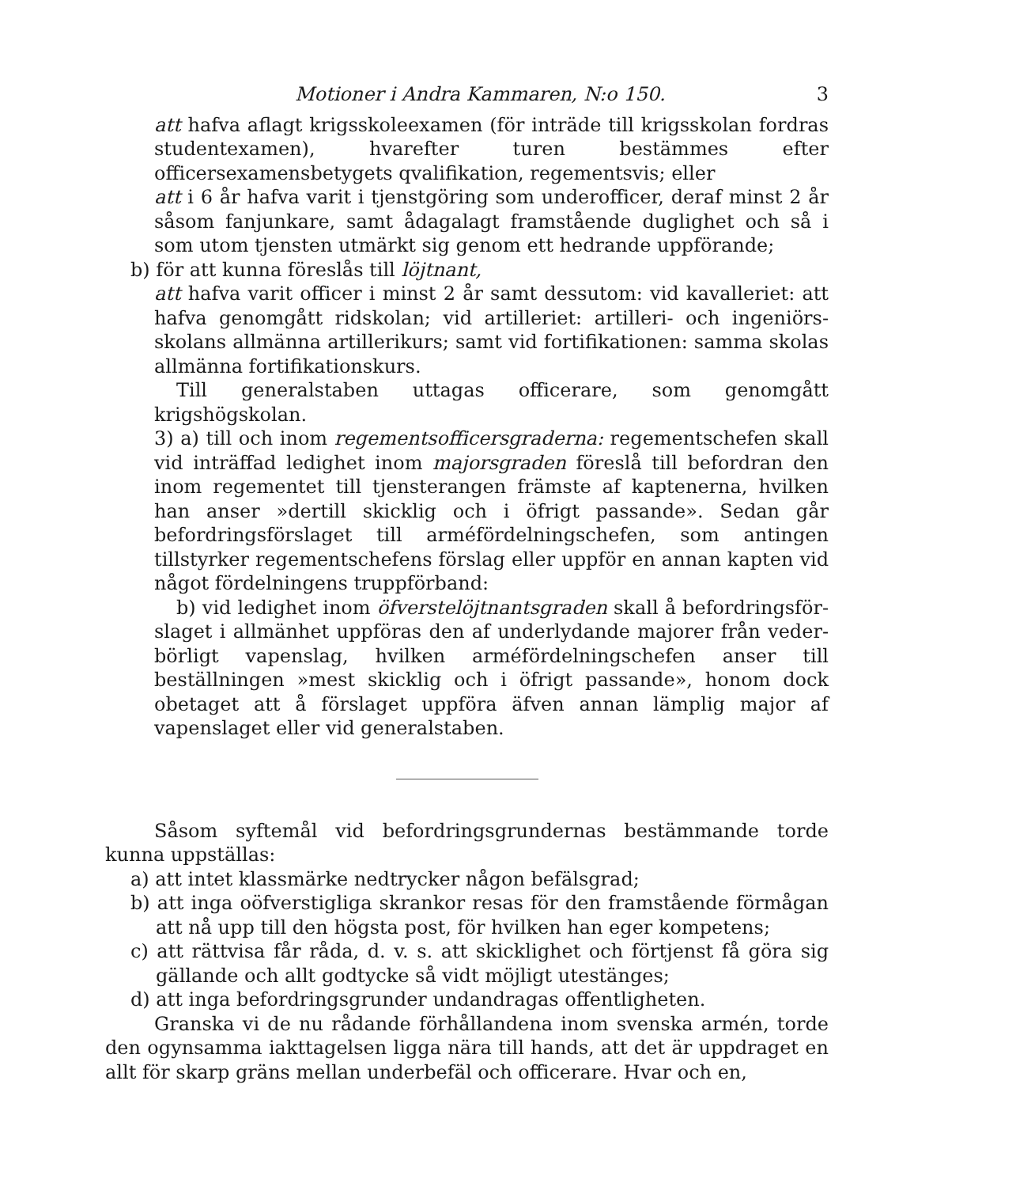Motioner i Andra Kammaren, N:o 150. 3
att hafva aflagt krigsskoleexamen (för inträde till krigsskolan fordras studentexamen), hvarefter turen bestämmes efter officersexamensbetygets qvalifikation, regementsvis; eller
att i 6 år hafva varit i tjenstgöring som underofficer, deraf minst 2 år såsom fanjunkare, samt ådagalagt framstående duglighet och så i som utom tjensten utmärkt sig genom ett hedrande uppförande;
b) för att kunna föreslås till löjtnant,
att hafva varit officer i minst 2 år samt dessutom: vid kavalleriet: att hafva genomgått ridskolan; vid artilleriet: artilleri- och ingeniörs­skolans allmänna artillerikurs; samt vid fortifikationen: samma skolas allmänna fortifikationskurs.
Till generalstaben uttagas officerare, som genomgått krigshögskolan.
3) a) till och inom regementsofficersgraderna: regementschefen skall vid inträffad ledighet inom majorsgraden föreslå till befordran den inom regementet till tjensterangen främste af kaptenerna, hvilken han anser »dertill skicklig och i öfrigt passande». Sedan går befordringsförslaget till arméfördelningschefen, som antingen tillstyrker regementschefens förslag eller uppför en annan kapten vid något fördelningens trupp­förband:
b) vid ledighet inom öfverstelöjtnantsgraden skall å befordringsför­slaget i allmänhet uppföras den af underlydande majorer från veder­börligt vapenslag, hvilken arméfördelningschefen anser till beställningen »mest skicklig och i öfrigt passande», honom dock obetaget att å förslaget uppföra äfven annan lämplig major af vapenslaget eller vid generalstaben.
Såsom syftemål vid befordringsgrundernas bestämmande torde kunna uppställas:
a) att intet klassmärke nedtrycker någon befälsgrad;
b) att inga oöfverstigliga skrankor resas för den framstående förmågan att nå upp till den högsta post, för hvilken han eger kompetens;
c) att rättvisa får råda, d. v. s. att skicklighet och förtjenst få göra sig gällande och allt godtycke så vidt möjligt utestänges;
d) att inga befordringsgrunder undandragas offentligheten.
Granska vi de nu rådande förhållandena inom svenska armén, torde den ogynsamma iakttagelsen ligga nära till hands, att det är uppdraget en allt för skarp gräns mellan underbefäl och officerare. Hvar och en,